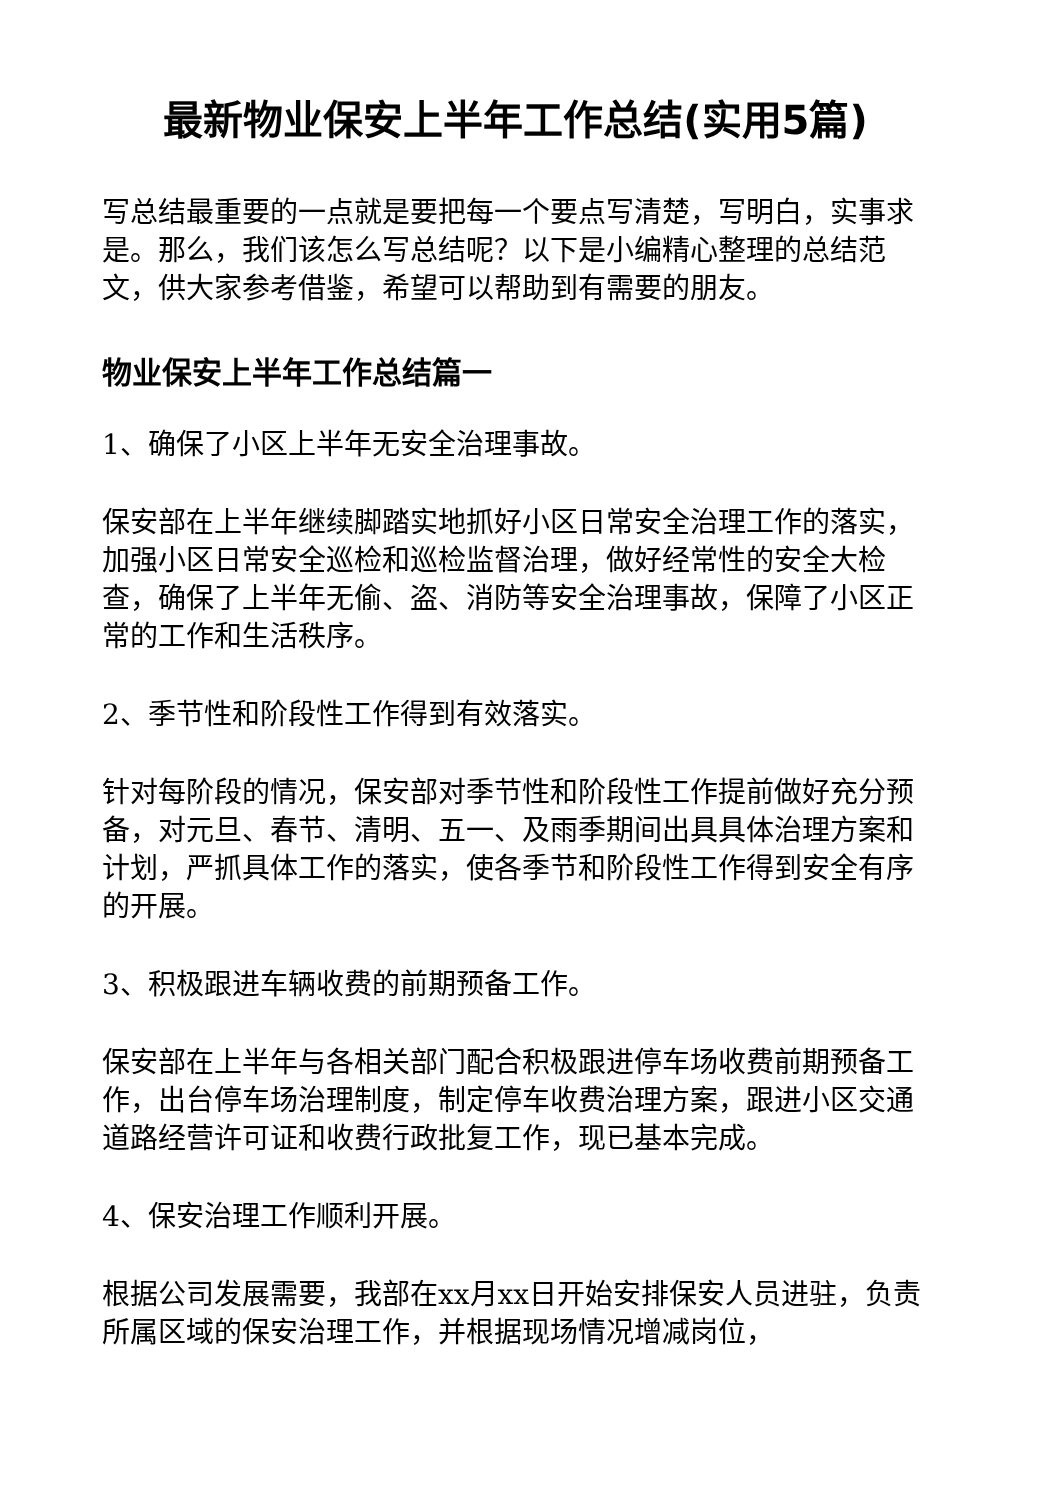最新物业保安上半年工作总结(实用5篇)
写总结最重要的一点就是要把每一个要点写清楚，写明白，实事求是。那么，我们该怎么写总结呢？以下是小编精心整理的总结范文，供大家参考借鉴，希望可以帮助到有需要的朋友。
物业保安上半年工作总结篇一
1、确保了小区上半年无安全治理事故。
保安部在上半年继续脚踏实地抓好小区日常安全治理工作的落实，加强小区日常安全巡检和巡检监督治理，做好经常性的安全大检查，确保了上半年无偷、盗、消防等安全治理事故，保障了小区正常的工作和生活秩序。
2、季节性和阶段性工作得到有效落实。
针对每阶段的情况，保安部对季节性和阶段性工作提前做好充分预备，对元旦、春节、清明、五一、及雨季期间出具具体治理方案和计划，严抓具体工作的落实，使各季节和阶段性工作得到安全有序的开展。
3、积极跟进车辆收费的前期预备工作。
保安部在上半年与各相关部门配合积极跟进停车场收费前期预备工作，出台停车场治理制度，制定停车收费治理方案，跟进小区交通道路经营许可证和收费行政批复工作，现已基本完成。
4、保安治理工作顺利开展。
根据公司发展需要，我部在xx月xx日开始安排保安人员进驻，负责所属区域的保安治理工作，并根据现场情况增减岗位，